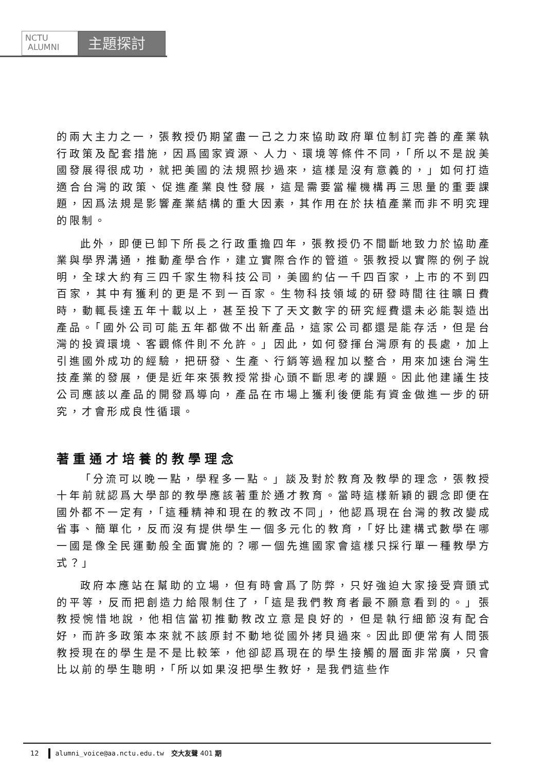NCTU
ALUMNI
主題探討
的兩大主力之一，張教授仍期望盡一己之力來協助政府單位制訂完善的產業執行政策及配套措施，因爲國家資源、人力、環境等條件不同，「所以不是說美國發展得很成功，就把美國的法規照抄過來，這樣是沒有意義的，」如何打造適合台灣的政策、促進產業良性發展，這是需要當權機構再三思量的重要課題，因爲法規是影響產業結構的重大因素，其作用在於扶植產業而非不明究理的限制。
此外，即便已卸下所長之行政重擔四年，張教授仍不間斷地致力於協助產業與學界溝通，推動產學合作，建立實際合作的管道。張教授以實際的例子說明，全球大約有三四千家生物科技公司，美國約佔一千四百家，上市的不到四百家，其中有獲利的更是不到一百家。生物科技領域的研發時間往往曠日費時，動輒長達五年十載以上，甚至投下了天文數字的研究經費還未必能製造出產品。「國外公司可能五年都做不出新產品，這家公司都還是能存活，但是台灣的投資環境、客觀條件則不允許。」因此，如何發揮台灣原有的長處，加上引進國外成功的經驗，把研發、生產、行銷等過程加以整合，用來加速台灣生技產業的發展，便是近年來張教授常掛心頭不斷思考的課題。因此他建議生技公司應該以產品的開發爲導向，產品在市場上獲利後便能有資金做進一步的研究，才會形成良性循環。
著重通才培養的教學理念
「分流可以晚一點，學程多一點。」談及對於教育及教學的理念，張教授十年前就認爲大學部的教學應該著重於通才教育。當時這樣新穎的觀念即便在國外都不一定有，「這種精神和現在的教改不同」，他認爲現在台灣的教改變成省事、簡單化，反而沒有提供學生一個多元化的教育，「好比建構式數學在哪一國是像全民運動般全面實施的？哪一個先進國家會這樣只採行單一種教學方式？」
政府本應站在幫助的立場，但有時會爲了防弊，只好強迫大家接受齊頭式的平等，反而把創造力給限制住了，「這是我們教育者最不願意看到的。」張教授惋惜地說，他相信當初推動教改立意是良好的，但是執行細節沒有配合好，而許多政策本來就不該原封不動地從國外拷貝過來。因此即便常有人問張教授現在的學生是不是比較笨，他卻認爲現在的學生接觸的層面非常廣，只會比以前的學生聰明，「所以如果沒把學生教好，是我們這些作
12 alumni_voice@aa.nctu.edu.tw 交大友聲 401 期